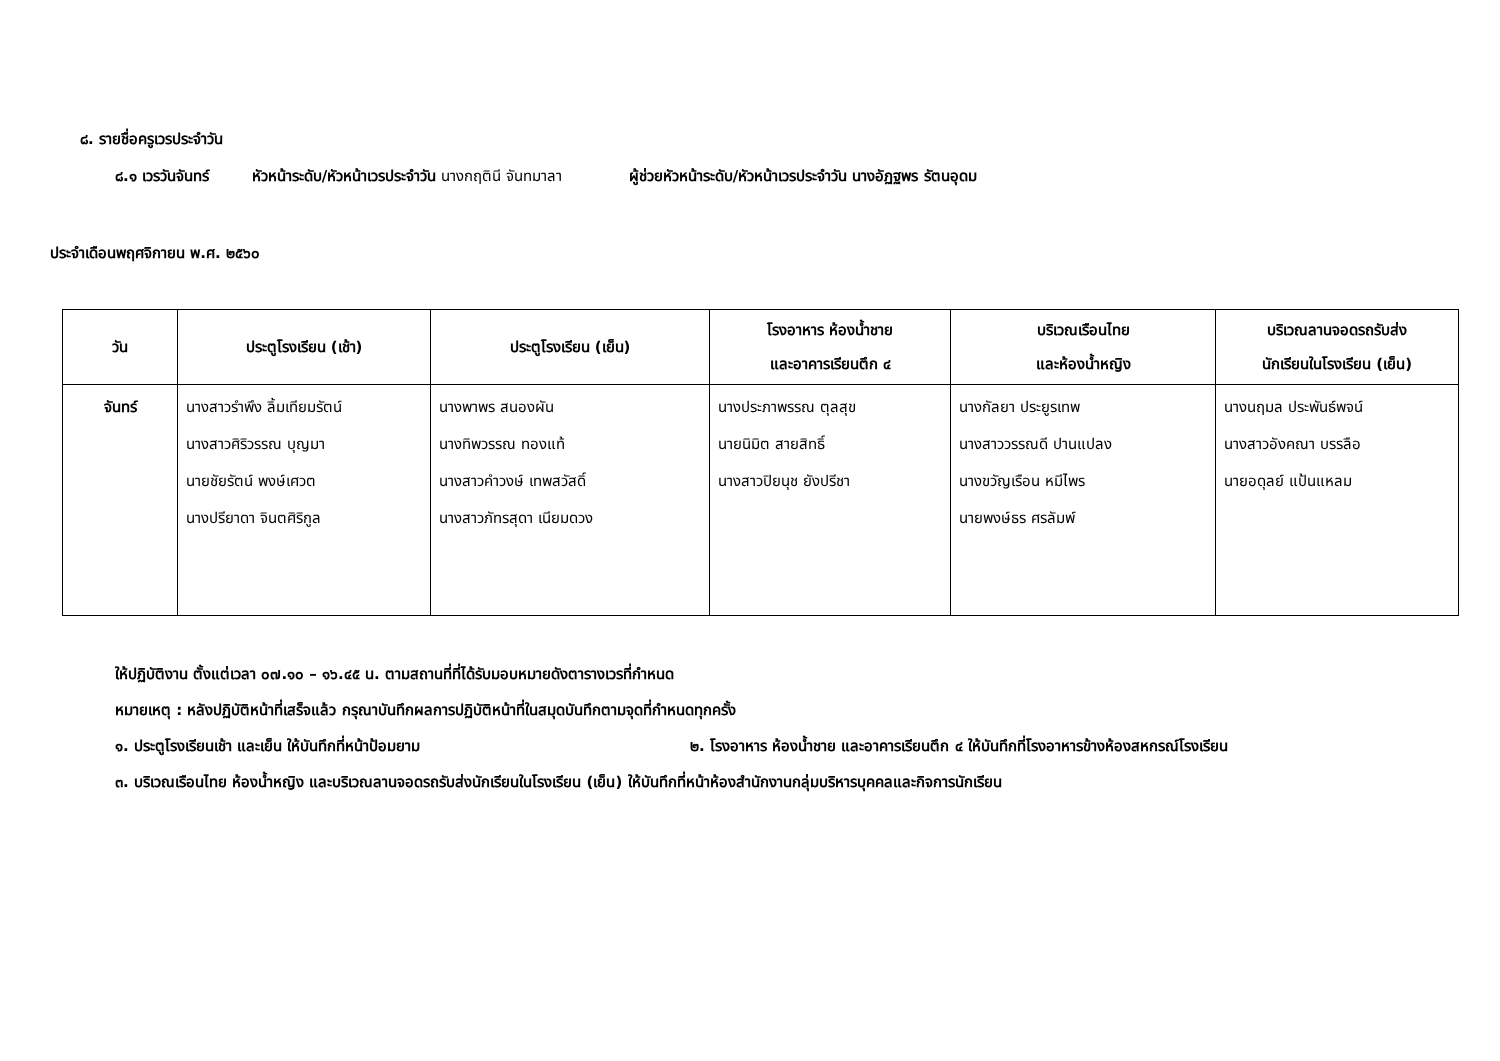๘. รายชื่อครูเวรประจำวัน
๘.๑ เวรวันจันทร์ หัวหน้าระดับ/หัวหน้าเวรประจำวัน นางกฤตินี จันทมาลา ผู้ช่วยหัวหน้าระดับ/หัวหน้าเวรประจำวัน นางอัฏฐพร รัตนอุดม
ประจำเดือนพฤศจิกายน พ.ศ. ๒๕๖๐
| วัน | ประตูโรงเรียน (เช้า) | ประตูโรงเรียน (เย็น) | โรงอาหาร ห้องน้ำชาย และอาคารเรียนตึก ๔ | บริเวณเรือนไทย และห้องน้ำหญิง | บริเวณลานจอดรถรับส่ง นักเรียนในโรงเรียน (เย็น) |
| --- | --- | --- | --- | --- | --- |
| จันทร์ | นางสาวรำพึง ลิ้มเทียมรัตน์ นางสาวศิริวรรณ บุญมา นายชัยรัตน์ พงษ์เศวต นางปรียาดา จินตศิริกูล | นางพาพร สนองผัน นางทิพวรรณ ทองแท้ นางสาวคำวงษ์ เทพสวัสดิ์ นางสาวภัทรสุดา เนียมดวง | นางประภาพรรณ ตุลสุข นายนิมิต สายสิทธิ์ นางสาวปิยนุช ยังปรีชา | นางกัลยา ประยูรเทพ นางสาววรรณดี ปานแปลง นางขวัญเรือน หมีไพร นายพงษ์ธร ศรลัมพ์ | นางนฤมล ประพันธ์พจน์ นางสาวอังคณา บรรลือ นายอดุลย์ แป้นแหลม |
ให้ปฏิบัติงาน ตั้งแต่เวลา ๐๗.๑๐ – ๑๖.๔๕ น. ตามสถานที่ที่ได้รับมอบหมายดังตารางเวรที่กำหนด
หมายเหตุ : หลังปฏิบัติหน้าที่เสร็จแล้ว กรุณาบันทึกผลการปฏิบัติหน้าที่ในสมุดบันทึกตามจุดที่กำหนดทุกครั้ง
๑. ประตูโรงเรียนเช้า และเย็น ให้บันทึกที่หน้าป้อมยาม ๒. โรงอาหาร ห้องน้ำชาย และอาคารเรียนตึก ๔ ให้บันทึกที่โรงอาหารข้างห้องสหกรณ์โรงเรียน
๓. บริเวณเรือนไทย ห้องน้ำหญิง และบริเวณลานจอดรถรับส่งนักเรียนในโรงเรียน (เย็น) ให้บันทึกที่หน้าห้องสำนักงานกลุ่มบริหารบุคคลและกิจการนักเรียน